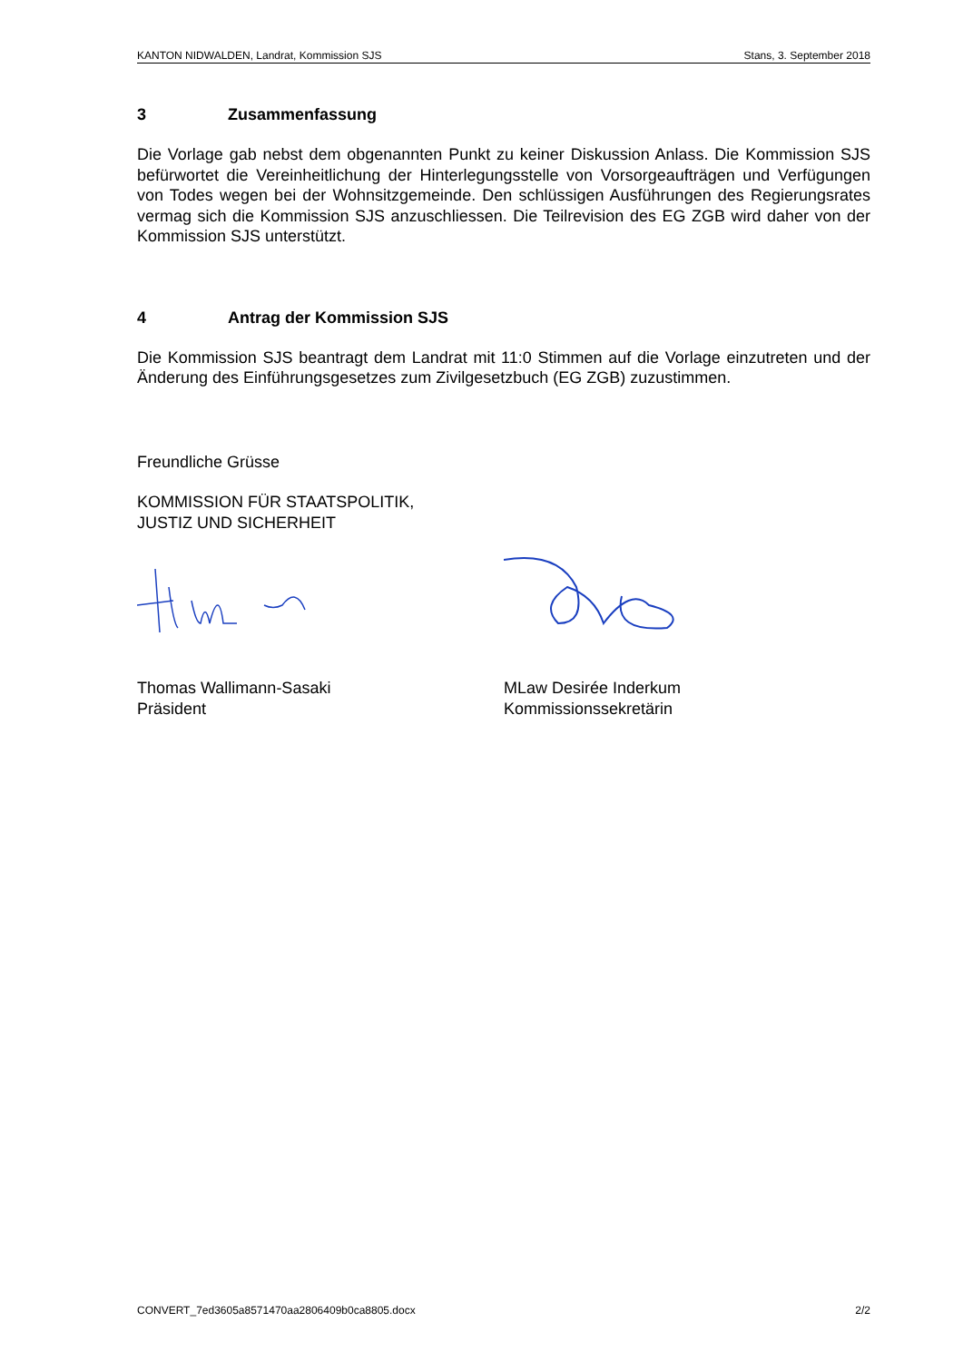KANTON NIDWALDEN, Landrat, Kommission SJS Stans, 3. September 2018
3 Zusammenfassung
Die Vorlage gab nebst dem obgenannten Punkt zu keiner Diskussion Anlass. Die Kommission SJS befürwortet die Vereinheitlichung der Hinterlegungsstelle von Vorsorgeaufträgen und Verfügungen von Todes wegen bei der Wohnsitzgemeinde. Den schlüssigen Ausführungen des Regierungsrates vermag sich die Kommission SJS anzuschliessen. Die Teilrevision des EG ZGB wird daher von der Kommission SJS unterstützt.
4 Antrag der Kommission SJS
Die Kommission SJS beantragt dem Landrat mit 11:0 Stimmen auf die Vorlage einzutreten und der Änderung des Einführungsgesetzes zum Zivilgesetzbuch (EG ZGB) zuzustimmen.
Freundliche Grüsse
KOMMISSION FÜR STAATSPOLITIK,
JUSTIZ UND SICHERHEIT
Thomas Wallimann-Sasaki
Präsident
MLaw Desirée Inderkum
Kommissionssekretärin
CONVERT_7ed3605a8571470aa2806409b0ca8805.docx 2/2